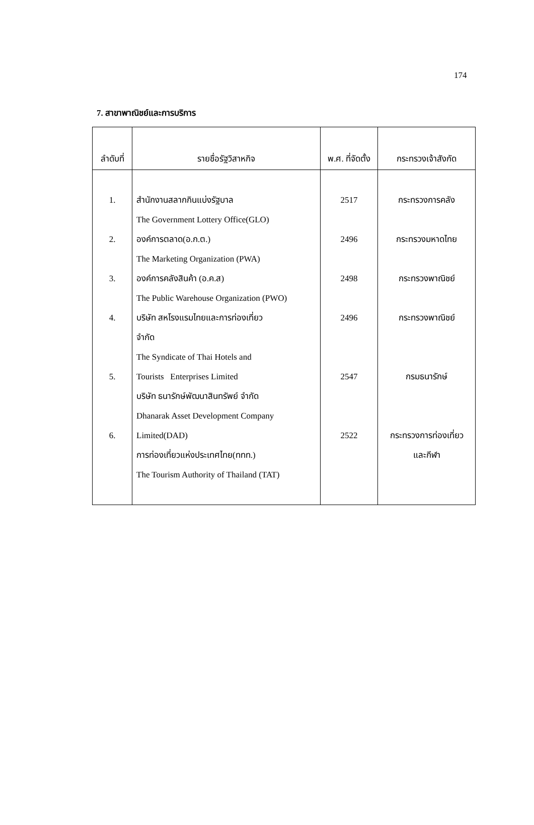174
7. สาขาพาณิชย์และการบริการ
| ลำดับที่ | รายชื่อรัฐวิสาหกิจ | พ.ศ. ที่จัดตั้ง | กระทรวงเจ้าสังกัด |
| --- | --- | --- | --- |
| 1. 2. 3. 4. 5. 6. | สำนักงานสลากกินแบ่งรัฐบาล The Government Lottery Office(GLO) องค์การตลาด(อ.ก.ต.) The Marketing Organization (PWA) องค์การคลังสินค้า (อ.ค.ส) The Public Warehouse Organization (PWO) บริษัท สหโรงแรมไทยและการท่องเที่ยว จำกัด The Syndicate of Thai Hotels and Tourists Enterprises Limited บริษัท ธนารักษ์พัฒนาสินทรัพย์ จำกัด Dhanarak Asset Development Company Limited(DAD) การท่องเที่ยวแห่งประเทศไทย(ททท.) The Tourism Authority of Thailand (TAT) | 2517 2496 2498 2496 2547 2522 | กระทรวงการคลัง กระทรวงมหาดไทย กระทรวงพาณิชย์ กระทรวงพาณิชย์ กรมธนารักษ์ กระทรวงการท่องเที่ยว และกีฬา |